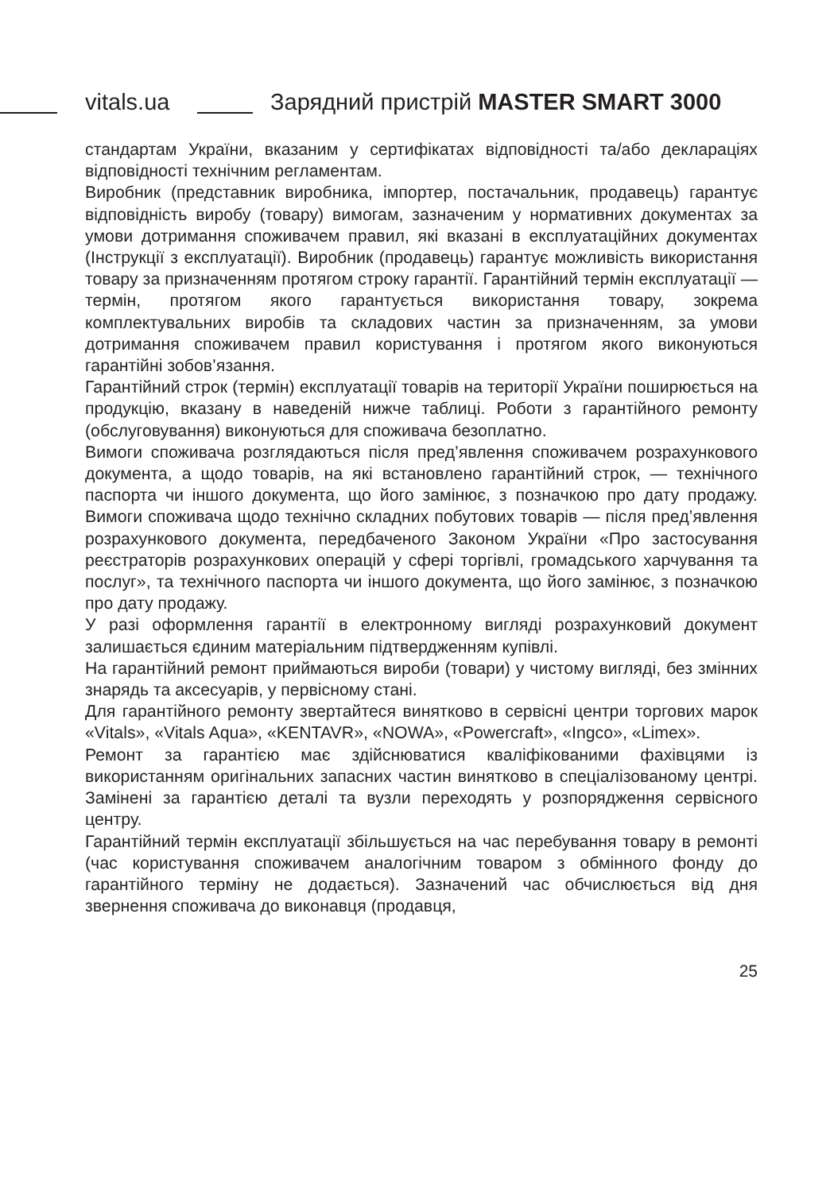vitals.ua
Зарядний пристрій MASTER SMART 3000
стандартам України, вказаним у сертифікатах відповідності та/або деклараціях відповідності технічним регламентам.
Виробник (представник виробника, імпортер, постачальник, продавець) гарантує відповідність виробу (товару) вимогам, зазначеним у нормативних документах за умови дотримання споживачем правил, які вказані в експлуатаційних документах (Інструкції з експлуатації). Виробник (продавець) гарантує можливість використання товару за призначенням протягом строку гарантії. Гарантійний термін експлуатації — термін, протягом якого гарантується використання товару, зокрема комплектувальних виробів та складових частин за призначенням, за умови дотримання споживачем правил користування і протягом якого виконуються гарантійні зобов’язання.
Гарантійний строк (термін) експлуатації товарів на території України поширюється на продукцію, вказану в наведеній нижче таблиці. Роботи з гарантійного ремонту (обслуговування) виконуються для споживача безоплатно.
Вимоги споживача розглядаються після пред’явлення споживачем розрахункового документа, а щодо товарів, на які встановлено гарантійний строк, — технічного паспорта чи іншого документа, що його замінює, з позначкою про дату продажу. Вимоги споживача щодо технічно складних побутових товарів — після пред’явлення розрахункового документа, передбаченого Законом України «Про застосування реєстраторів розрахункових операцій у сфері торгівлі, громадського харчування та послуг», та технічного паспорта чи іншого документа, що його замінює, з позначкою про дату продажу.
У разі оформлення гарантії в електронному вигляді розрахунковий документ залишається єдиним матеріальним підтвердженням купівлі.
На гарантійний ремонт приймаються вироби (товари) у чистому вигляді, без змінних знарядь та аксесуарів, у первісному стані.
Для гарантійного ремонту звертайтеся винятково в сервісні центри торгових марок «Vitals», «Vitals Aqua», «KENTAVR», «NOWA», «Powercraft», «Ingco», «Limex».
Ремонт за гарантією має здійснюватися кваліфікованими фахівцями із використанням оригінальних запасних частин винятково в спеціалізованому центрі. Замінені за гарантією деталі та вузли переходять у розпорядження сервісного центру.
Гарантійний термін експлуатації збільшується на час перебування товару в ремонті (час користування споживачем аналогічним товаром з обмінного фонду до гарантійного терміну не додається). Зазначений час обчислюється від дня звернення споживача до виконавця (продавця,
25